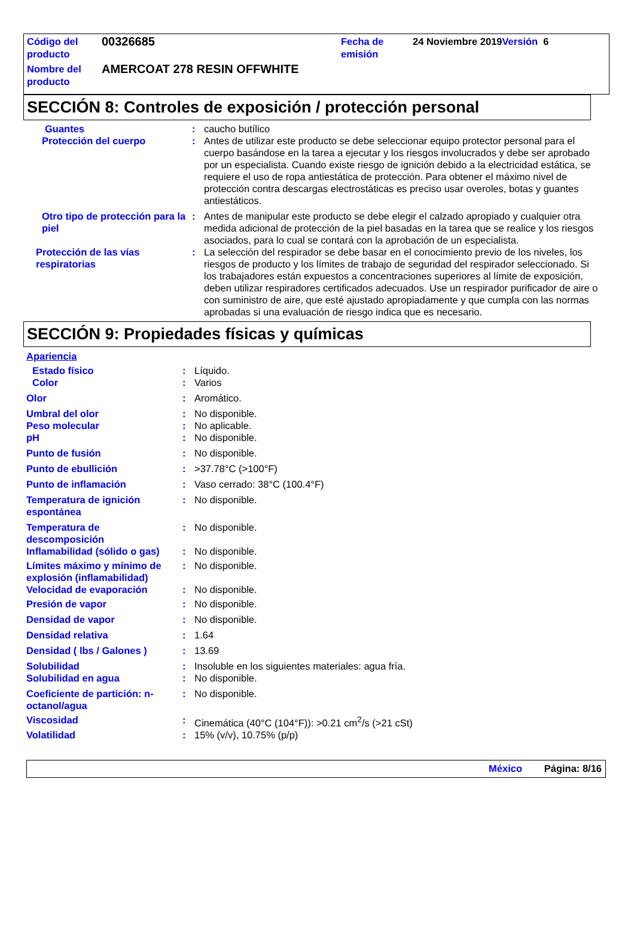| Código del producto | 00326685 | Fecha de emisión | 24 Noviembre 2019 Versión 6 |
| Nombre del producto | AMERCOAT 278 RESIN OFFWHITE | | |
SECCIÓN 8: Controles de exposición / protección personal
| Guantes | : | caucho butílico |
| Protección del cuerpo | : | Antes de utilizar este producto se debe seleccionar equipo protector personal para el cuerpo basándose en la tarea a ejecutar y los riesgos involucrados y debe ser aprobado por un especialista. Cuando existe riesgo de ignición debido a la electricidad estática, se requiere el uso de ropa antiestática de protección. Para obtener el máximo nivel de protección contra descargas electrostáticas es preciso usar overoles, botas y guantes antiestáticos. |
| Otro tipo de protección para la piel | : | Antes de manipular este producto se debe elegir el calzado apropiado y cualquier otra medida adicional de protección de la piel basadas en la tarea que se realice y los riesgos asociados, para lo cual se contará con la aprobación de un especialista. |
| Protección de las vías respiratorias | : | La selección del respirador se debe basar en el conocimiento previo de los niveles, los riesgos de producto y los límites de trabajo de seguridad del respirador seleccionado. Si los trabajadores están expuestos a concentraciones superiores al límite de exposición, deben utilizar respiradores certificados adecuados. Use un respirador purificador de aire o con suministro de aire, que esté ajustado apropiadamente y que cumpla con las normas aprobadas si una evaluación de riesgo indica que es necesario. |
SECCIÓN 9: Propiedades físicas y químicas
Apariencia
| Estado físico | : | Líquido. |
| Color | : | Varios |
| Olor | : | Aromático. |
| Umbral del olor | : | No disponible. |
| Peso molecular | : | No aplicable. |
| pH | : | No disponible. |
| Punto de fusión | : | No disponible. |
| Punto de ebullición | : | >37.78°C (>100°F) |
| Punto de inflamación | : | Vaso cerrado: 38°C (100.4°F) |
| Temperatura de ignición espontánea | : | No disponible. |
| Temperatura de descomposición | : | No disponible. |
| Inflamabilidad (sólido o gas) | : | No disponible. |
| Límites máximo y mínimo de explosión (inflamabilidad) | : | No disponible. |
| Velocidad de evaporación | : | No disponible. |
| Presión de vapor | : | No disponible. |
| Densidad de vapor | : | No disponible. |
| Densidad relativa | : | 1.64 |
| Densidad ( lbs / Galones ) | : | 13.69 |
| Solubilidad | : | Insoluble en los siguientes materiales: agua fría. |
| Solubilidad en agua | : | No disponible. |
| Coeficiente de partición: n-octanol/agua | : | No disponible. |
| Viscosidad | : | Cinemática (40°C (104°F)): >0.21 cm<sup>2</sup>/s (>21 cSt) |
| Volatilidad | : | 15% (v/v), 10.75% (p/p) |
México Página: 8/16